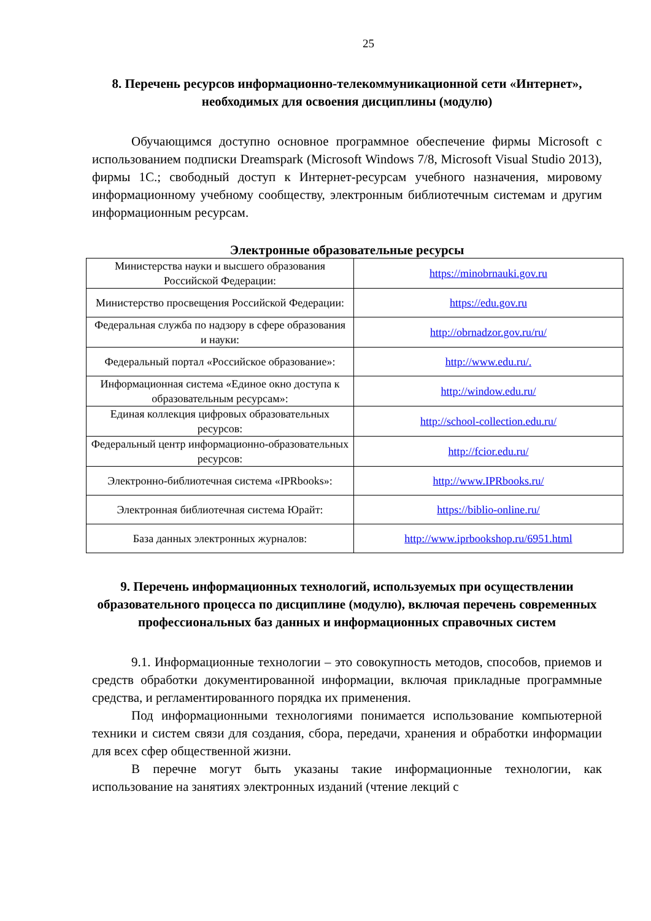25
8. Перечень ресурсов информационно-телекоммуникационной сети «Интернет», необходимых для освоения дисциплины (модулю)
Обучающимся доступно основное программное обеспечение фирмы Microsoft с использованием подписки Dreamspark (Microsoft Windows 7/8, Microsoft Visual Studio 2013), фирмы 1С.; свободный доступ к Интернет-ресурсам учебного назначения, мировому информационному учебному сообществу, электронным библиотечным системам и другим информационным ресурсам.
Электронные образовательные ресурсы
| Министерства науки и высшего образования Российской Федерации: | https://minobrnauki.gov.ru |
| Министерство просвещения Российской Федерации: | https://edu.gov.ru |
| Федеральная служба по надзору в сфере образования и науки: | http://obrnadzor.gov.ru/ru/ |
| Федеральный портал «Российское образование»: | http://www.edu.ru/. |
| Информационная система «Единое окно доступа к образовательным ресурсам»: | http://window.edu.ru/ |
| Единая коллекция цифровых образовательных ресурсов: | http://school-collection.edu.ru/ |
| Федеральный центр информационно-образовательных ресурсов: | http://fcior.edu.ru/ |
| Электронно-библиотечная система «IPRbooks»: | http://www.IPRbooks.ru/ |
| Электронная библиотечная система Юрайт: | https://biblio-online.ru/ |
| База данных электронных журналов: | http://www.iprbookshop.ru/6951.html |
9. Перечень информационных технологий, используемых при осуществлении образовательного процесса по дисциплине (модулю), включая перечень современных профессиональных баз данных и информационных справочных систем
9.1. Информационные технологии – это совокупность методов, способов, приемов и средств обработки документированной информации, включая прикладные программные средства, и регламентированного порядка их применения.
Под информационными технологиями понимается использование компьютерной техники и систем связи для создания, сбора, передачи, хранения и обработки информации для всех сфер общественной жизни.
В перечне могут быть указаны такие информационные технологии, как использование на занятиях электронных изданий (чтение лекций с